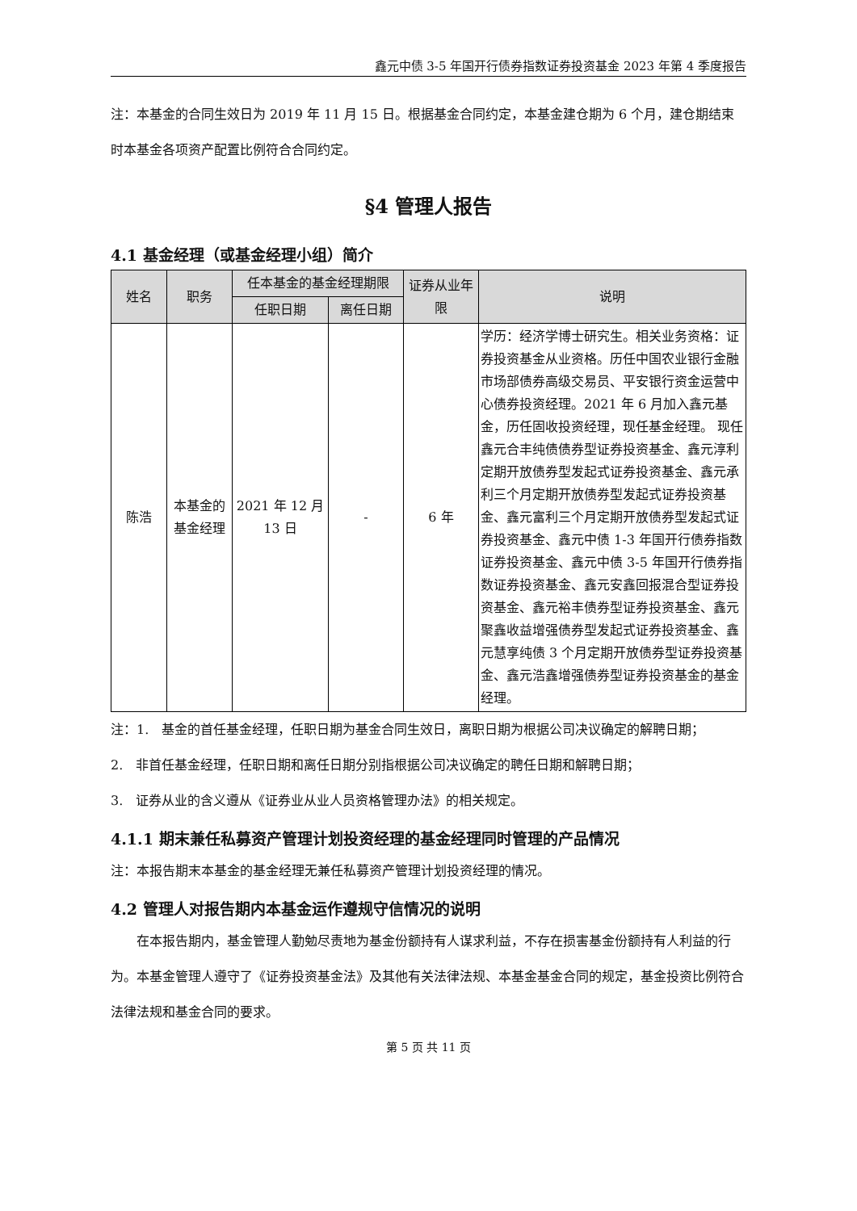鑫元中债 3-5 年国开行债券指数证券投资基金 2023 年第 4 季度报告
注：本基金的合同生效日为 2019 年 11 月 15 日。根据基金合同约定，本基金建仓期为 6 个月，建仓期结束时本基金各项资产配置比例符合合同约定。
§4 管理人报告
4.1 基金经理（或基金经理小组）简介
| 姓名 | 职务 | 任本基金的基金经理期限 | | 证券从业年限 | 说明 |
| --- | --- | --- | --- | --- | --- |
| | | 任职日期 | 离任日期 | | |
| 陈浩 | 本基金的基金经理 | 2021 年 12 月 13 日 | - | 6 年 | 学历：经济学博士研究生。相关业务资格：证券投资基金从业资格。历任中国农业银行金融市场部债券高级交易员、平安银行资金运营中心债券投资经理。2021 年 6 月加入鑫元基金，历任固收投资经理，现任基金经理。 现任鑫元合丰纯债债券型证券投资基金、鑫元淳利定期开放债券型发起式证券投资基金、鑫元承利三个月定期开放债券型发起式证券投资基金、鑫元富利三个月定期开放债券型发起式证券投资基金、鑫元中债 1-3 年国开行债券指数证券投资基金、鑫元中债 3-5 年国开行债券指数证券投资基金、鑫元安鑫回报混合型证券投资基金、鑫元裕丰债券型证券投资基金、鑫元聚鑫收益增强债券型发起式证券投资基金、鑫元慧享纯债 3 个月定期开放债券型证券投资基金、鑫元浩鑫增强债券型证券投资基金的基金经理。 |
注：1.　基金的首任基金经理，任职日期为基金合同生效日，离职日期为根据公司决议确定的解聘日期；
2.　非首任基金经理，任职日期和离任日期分别指根据公司决议确定的聘任日期和解聘日期；
3.　证券从业的含义遵从《证券业从业人员资格管理办法》的相关规定。
4.1.1 期末兼任私募资产管理计划投资经理的基金经理同时管理的产品情况
注：本报告期末本基金的基金经理无兼任私募资产管理计划投资经理的情况。
4.2 管理人对报告期内本基金运作遵规守信情况的说明
在本报告期内，基金管理人勤勉尽责地为基金份额持有人谋求利益，不存在损害基金份额持有人利益的行为。本基金管理人遵守了《证券投资基金法》及其他有关法律法规、本基金基金合同的规定，基金投资比例符合法律法规和基金合同的要求。
第 5 页 共 11 页